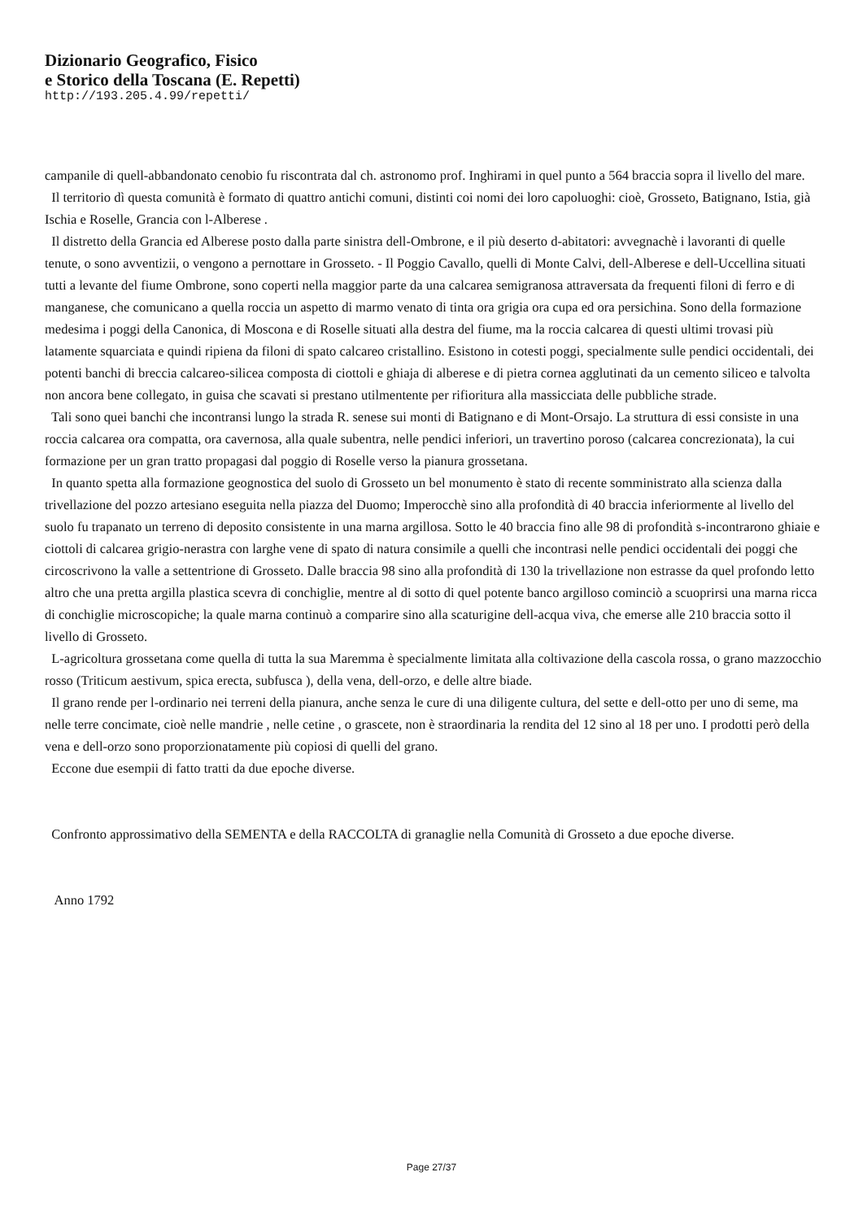Dizionario Geografico, Fisico
e Storico della Toscana (E. Repetti)
http://193.205.4.99/repetti/
campanile di quell-abbandonato cenobio fu riscontrata dal ch. astronomo prof. Inghirami in quel punto a 564 braccia sopra il livello del mare.
Il territorio dì questa comunità è formato di quattro antichi comuni, distinti coi nomi dei loro capoluoghi: cioè, Grosseto, Batignano, Istia, già Ischia e Roselle, Grancia con l-Alberese .
Il distretto della Grancia ed Alberese posto dalla parte sinistra dell-Ombrone, e il più deserto d-abitatori: avvegnachè i lavoranti di quelle tenute, o sono avventizii, o vengono a pernottare in Grosseto. - Il Poggio Cavallo, quelli di Monte Calvi, dell-Alberese e dell-Uccellina situati tutti a levante del fiume Ombrone, sono coperti nella maggior parte da una calcarea semigranosa attraversata da frequenti filoni di ferro e di manganese, che comunicano a quella roccia un aspetto di marmo venato di tinta ora grigia ora cupa ed ora persichina. Sono della formazione medesima i poggi della Canonica, di Moscona e di Roselle situati alla destra del fiume, ma la roccia calcarea di questi ultimi trovasi più latamente squarciata e quindi ripiena da filoni di spato calcareo cristallino. Esistono in cotesti poggi, specialmente sulle pendici occidentali, dei potenti banchi di breccia calcareo-silicea composta di ciottoli e ghiaja di alberese e di pietra cornea agglutinati da un cemento siliceo e talvolta non ancora bene collegato, in guisa che scavati si prestano utilmentente per rifioritura alla massicciata delle pubbliche strade.
Tali sono quei banchi che incontransi lungo la strada R. senese sui monti di Batignano e di Mont-Orsajo. La struttura di essi consiste in una roccia calcarea ora compatta, ora cavernosa, alla quale subentra, nelle pendici inferiori, un travertino poroso (calcarea concrezionata), la cui formazione per un gran tratto propagasi dal poggio di Roselle verso la pianura grossetana.
In quanto spetta alla formazione geognostica del suolo di Grosseto un bel monumento è stato di recente somministrato alla scienza dalla trivellazione del pozzo artesiano eseguita nella piazza del Duomo; Imperocchè sino alla profondità di 40 braccia inferiormente al livello del suolo fu trapanato un terreno di deposito consistente in una marna argillosa. Sotto le 40 braccia fino alle 98 di profondità s-incontrarono ghiaie e ciottoli di calcarea grigio-nerastra con larghe vene di spato di natura consimile a quelli che incontrasi nelle pendici occidentali dei poggi che circoscrivono la valle a settentrione di Grosseto. Dalle braccia 98 sino alla profondità di 130 la trivellazione non estrasse da quel profondo letto altro che una pretta argilla plastica scevra di conchiglie, mentre al di sotto di quel potente banco argilloso cominciò a scuoprirsi una marna ricca di conchiglie microscopiche; la quale marna continuò a comparire sino alla scaturigine dell-acqua viva, che emerse alle 210 braccia sotto il livello di Grosseto.
L-agricoltura grossetana come quella di tutta la sua Maremma è specialmente limitata alla coltivazione della cascola rossa, o grano mazzocchio rosso (Triticum aestivum, spica erecta, subfusca ), della vena, dell-orzo, e delle altre biade.
Il grano rende per l-ordinario nei terreni della pianura, anche senza le cure di una diligente cultura, del sette e dell-otto per uno di seme, ma nelle terre concimate, cioè nelle mandrie , nelle cetine , o grascete, non è straordinaria la rendita del 12 sino al 18 per uno. I prodotti però della vena e dell-orzo sono proporzionatamente più copiosi di quelli del grano.
Eccone due esempii di fatto tratti da due epoche diverse.
Confronto approssimativo della SEMENTA e della RACCOLTA di granaglie nella Comunità di Grosseto a due epoche diverse.
Anno 1792
Page 27/37